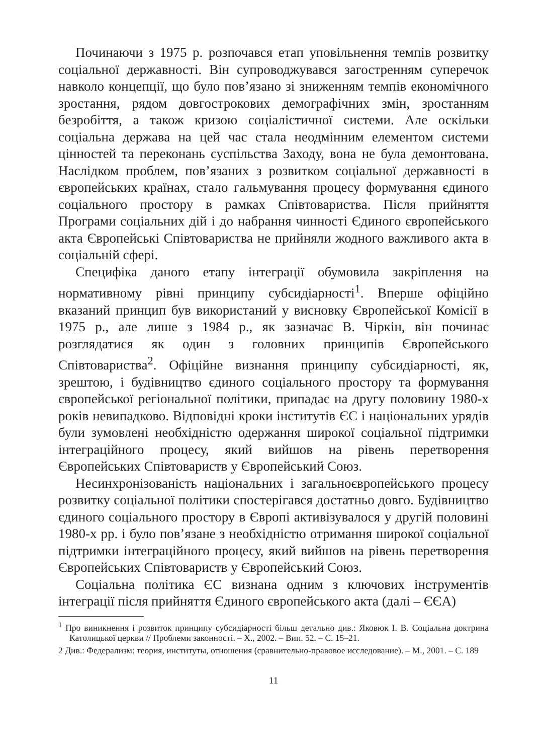Починаючи з 1975 р. розпочався етап уповільнення темпів розвитку соціальної державності. Він супроводжувався загостренням суперечок навколо концепції, що було пов’язано зі зниженням темпів економічного зростання, рядом довгострокових демографічних змін, зростанням безробіття, а також кризою соціалістичної системи. Але оскільки соціальна держава на цей час стала неодмінним елементом системи цінностей та переконань суспільства Заходу, вона не була демонтована. Наслідком проблем, пов’язаних з розвитком соціальної державності в європейських країнах, стало гальмування процесу формування єдиного соціального простору в рамках Співтовариства. Після прийняття Програми соціальних дій і до набрання чинності Єдиного європейського акта Європейські Співтовариства не прийняли жодного важливого акта в соціальній сфері.
Специфіка даного етапу інтеграції обумовила закріплення на нормативному рівні принципу субсидіарності<sup>1</sup>. Вперше офіційно вказаний принцип був використаний у висновку Європейської Комісії в 1975 р., але лише з 1984 р., як зазначає В. Чіркін, він починає розглядатися як один з головних принципів Європейського Співтовариства<sup>2</sup>. Офіційне визнання принципу субсидіарності, як, зрештою, і будівництво єдиного соціального простору та формування європейської регіональної політики, припадає на другу половину 1980-х років невипадково. Відповідні кроки інститутів ЄС і національних урядів були зумовлені необхідністю одержання широкої соціальної підтримки інтеграційного процесу, який вийшов на рівень перетворення Європейських Співтовариств у Європейський Союз.
Несинхронізованість національних і загальноєвропейського процесу розвитку соціальної політики спостерігався достатньо довго. Будівництво єдиного соціального простору в Європі активізувалося у другій половині 1980-х рр. і було пов’язане з необхідністю отримання широкої соціальної підтримки інтеграційного процесу, який вийшов на рівень перетворення Європейських Співтовариств у Європейський Союз.
Соціальна політика ЄС визнана одним з ключових інструментів інтеграції після прийняття Єдиного європейського акта (далі – ЄЄА)
<sup>1</sup> Про виникнення і розвиток принципу субсидіарності більш детально див.: Яковюк І. В. Соціальна доктрина Католицької церкви // Проблеми законності. – Х., 2002. – Вип. 52. – С. 15–21.
2 Див.: Федерализм: теория, институты, отношения (сравнительно-правовое исследование). – М., 2001. – С. 189
11